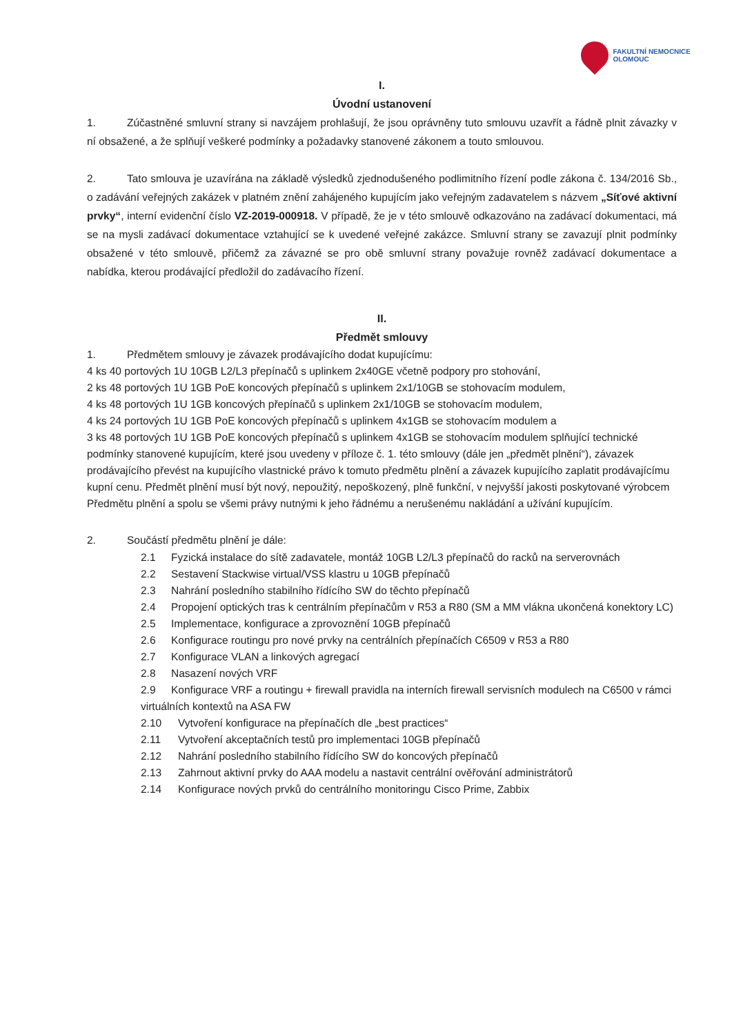FAKULTNÍ NEMOCNICE
OLOMOUC
I.
Úvodní ustanovení
1. Zúčastněné smluvní strany si navzájem prohlašují, že jsou oprávněny tuto smlouvu uzavřít a řádně plnit závazky v ní obsažené, a že splňují veškeré podmínky a požadavky stanovené zákonem a touto smlouvou.
2. Tato smlouva je uzavírána na základě výsledků zjednodušeného podlimitního řízení podle zákona č. 134/2016 Sb., o zadávání veřejných zakázek v platném znění zahájeného kupujícím jako veřejným zadavatelem s názvem „Síťové aktivní prvky“, interní evidenční číslo VZ-2019-000918. V případě, že je v této smlouvě odkazováno na zadávací dokumentaci, má se na mysli zadávací dokumentace vztahující se k uvedené veřejné zakázce. Smluvní strany se zavazují plnit podmínky obsažené v této smlouvě, přičemž za závazné se pro obě smluvní strany považuje rovněž zadávací dokumentace a nabídka, kterou prodávající předložil do zadávacího řízení.
II.
Předmět smlouvy
1. Předmětem smlouvy je závazek prodávajícího dodat kupujícímu:
4 ks 40 portových 1U 10GB L2/L3 přepínačů s uplinkem 2x40GE včetně podpory pro stohování,
2 ks 48 portových 1U 1GB PoE koncových přepínačů s uplinkem 2x1/10GB se stohovacím modulem,
4 ks 48 portových 1U 1GB koncových přepínačů s uplinkem 2x1/10GB se stohovacím modulem,
4 ks 24 portových 1U 1GB PoE koncových přepínačů s uplinkem 4x1GB se stohovacím modulem a
3 ks 48 portových 1U 1GB PoE koncových přepínačů s uplinkem 4x1GB se stohovacím modulem splňující technické podmínky stanovené kupujícím, které jsou uvedeny v příloze č. 1. této smlouvy (dále jen „předmět plnění“), závazek prodávajícího převést na kupujícího vlastnické právo k tomuto předmětu plnění a závazek kupujícího zaplatit prodávajícímu kupní cenu. Předmět plnění musí být nový, nepoužitý, nepoškozený, plně funkční, v nejvyšší jakosti poskytované výrobcem Předmětu plnění a spolu se všemi právy nutnými k jeho řádnému a nerušenému nakládání a užívání kupujícím.
2. Součástí předmětu plnění je dále:
2.1 Fyzická instalace do sítě zadavatele, montáž 10GB L2/L3 přepínačů do racků na serverovnách
2.2 Sestavení Stackwise virtual/VSS klastru u 10GB přepínačů
2.3 Nahrání posledního stabilního řídícího SW do těchto přepínačů
2.4 Propojení optických tras k centrálním přepínačům v R53 a R80 (SM a MM vlákna ukončená konektory LC)
2.5 Implementace, konfigurace a zprovoznění 10GB přepínačů
2.6 Konfigurace routingu pro nové prvky na centrálních přepínačích C6509 v R53 a R80
2.7 Konfigurace VLAN a linkových agregací
2.8 Nasazení nových VRF
2.9 Konfigurace VRF a routingu + firewall pravidla na interních firewall servisních modulech na C6500 v rámci virtuálních kontextů na ASA FW
2.10 Vytvoření konfigurace na přepínačích dle „best practices“
2.11 Vytvoření akceptačních testů pro implementaci 10GB přepínačů
2.12 Nahrání posledního stabilního řídícího SW do koncových přepínačů
2.13 Zahrnout aktivní prvky do AAA modelu a nastavit centrální ověřování administrátorů
2.14 Konfigurace nových prvků do centrálního monitoringu Cisco Prime, Zabbix